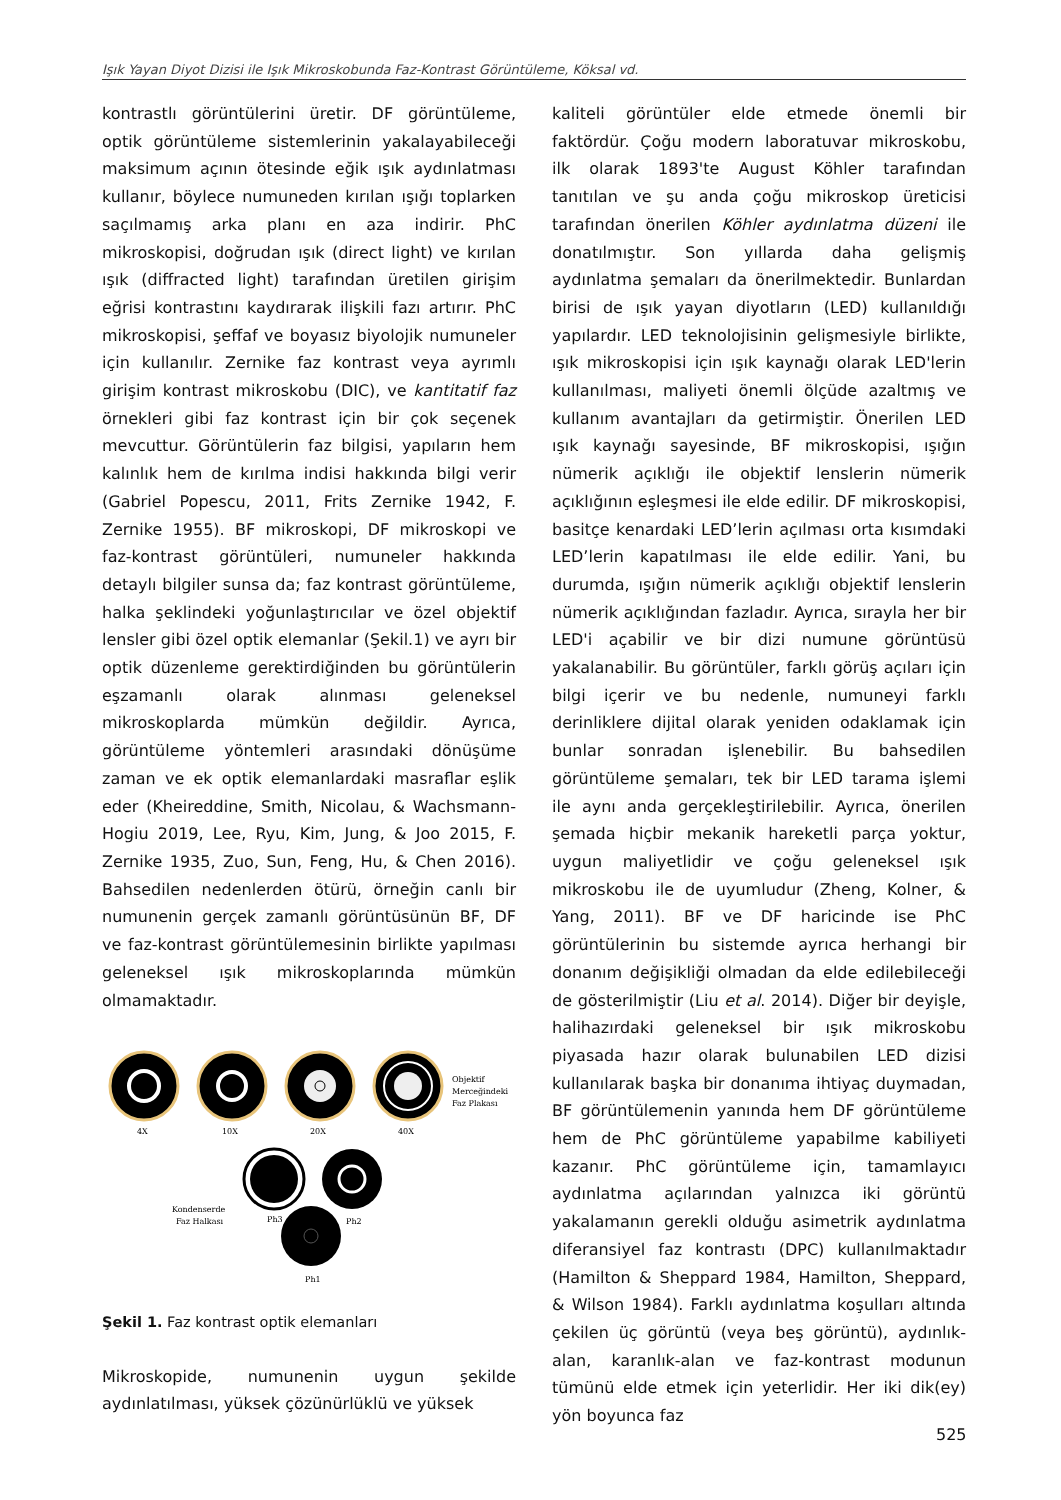Işık Yayan Diyot Dizisi ile Işık Mikroskobunda Faz-Kontrast Görüntüleme, Köksal vd.
kontrastlı görüntülerini üretir. DF görüntüleme, optik görüntüleme sistemlerinin yakalayabileceği maksimum açının ötesinde eğik ışık aydınlatması kullanır, böylece numuneden kırılan ışığı toplarken saçılmamış arka planı en aza indirir. PhC mikroskopisi, doğrudan ışık (direct light) ve kırılan ışık (diffracted light) tarafından üretilen girişim eğrisi kontrastını kaydırarak ilişkili fazı artırır. PhC mikroskopisi, şeffaf ve boyasız biyolojik numuneler için kullanılır. Zernike faz kontrast veya ayrımlı girişim kontrast mikroskobu (DIC), ve kantitatif faz örnekleri gibi faz kontrast için bir çok seçenek mevcuttur. Görüntülerin faz bilgisi, yapıların hem kalınlık hem de kırılma indisi hakkında bilgi verir (Gabriel Popescu, 2011, Frits Zernike 1942, F. Zernike 1955). BF mikroskopi, DF mikroskopi ve faz-kontrast görüntüleri, numuneler hakkında detaylı bilgiler sunsa da; faz kontrast görüntüleme, halka şeklindeki yoğunlaştırıcılar ve özel objektif lensler gibi özel optik elemanlar (Şekil.1) ve ayrı bir optik düzenleme gerektirdiğinden bu görüntülerin eşzamanlı olarak alınması geleneksel mikroskoplarda mümkün değildir. Ayrıca, görüntüleme yöntemleri arasındaki dönüşüme zaman ve ek optik elemanlardaki masraflar eşlik eder (Kheireddine, Smith, Nicolau, & Wachsmann-Hogiu 2019, Lee, Ryu, Kim, Jung, & Joo 2015, F. Zernike 1935, Zuo, Sun, Feng, Hu, & Chen 2016). Bahsedilen nedenlerden ötürü, örneğin canlı bir numunenin gerçek zamanlı görüntüsünün BF, DF ve faz-kontrast görüntülemesinin birlikte yapılması geleneksel ışık mikroskoplarında mümkün olmamaktadır.
4X
10X
20X
40X
Objektif
Merceğindeki
Faz Plakası
Kondenserde
Faz Halkası
Ph3
Ph2
Ph1
Şekil 1. Faz kontrast optik elemanları
Mikroskopide, numunenin uygun şekilde aydınlatılması, yüksek çözünürlüklü ve yüksek
kaliteli görüntüler elde etmede önemli bir faktördür. Çoğu modern laboratuvar mikroskobu, ilk olarak 1893'te August Köhler tarafından tanıtılan ve şu anda çoğu mikroskop üreticisi tarafından önerilen Köhler aydınlatma düzeni ile donatılmıştır. Son yıllarda daha gelişmiş aydınlatma şemaları da önerilmektedir. Bunlardan birisi de ışık yayan diyotların (LED) kullanıldığı yapılardır. LED teknolojisinin gelişmesiyle birlikte, ışık mikroskopisi için ışık kaynağı olarak LED'lerin kullanılması, maliyeti önemli ölçüde azaltmış ve kullanım avantajları da getirmiştir. Önerilen LED ışık kaynağı sayesinde, BF mikroskopisi, ışığın nümerik açıklığı ile objektif lenslerin nümerik açıklığının eşleşmesi ile elde edilir. DF mikroskopisi, basitçe kenardaki LED’lerin açılması orta kısımdaki LED’lerin kapatılması ile elde edilir. Yani, bu durumda, ışığın nümerik açıklığı objektif lenslerin nümerik açıklığından fazladır. Ayrıca, sırayla her bir LED'i açabilir ve bir dizi numune görüntüsü yakalanabilir. Bu görüntüler, farklı görüş açıları için bilgi içerir ve bu nedenle, numuneyi farklı derinliklere dijital olarak yeniden odaklamak için bunlar sonradan işlenebilir. Bu bahsedilen görüntüleme şemaları, tek bir LED tarama işlemi ile aynı anda gerçekleştirilebilir. Ayrıca, önerilen şemada hiçbir mekanik hareketli parça yoktur, uygun maliyetlidir ve çoğu geleneksel ışık mikroskobu ile de uyumludur (Zheng, Kolner, & Yang, 2011). BF ve DF haricinde ise PhC görüntülerinin bu sistemde ayrıca herhangi bir donanım değişikliği olmadan da elde edilebileceği de gösterilmiştir (Liu et al. 2014). Diğer bir deyişle, halihazırdaki geleneksel bir ışık mikroskobu piyasada hazır olarak bulunabilen LED dizisi kullanılarak başka bir donanıma ihtiyaç duymadan, BF görüntülemenin yanında hem DF görüntüleme hem de PhC görüntüleme yapabilme kabiliyeti kazanır. PhC görüntüleme için, tamamlayıcı aydınlatma açılarından yalnızca iki görüntü yakalamanın gerekli olduğu asimetrik aydınlatma diferansiyel faz kontrastı (DPC) kullanılmaktadır (Hamilton & Sheppard 1984, Hamilton, Sheppard, & Wilson 1984). Farklı aydınlatma koşulları altında çekilen üç görüntü (veya beş görüntü), aydınlık-alan, karanlık-alan ve faz-kontrast modunun tümünü elde etmek için yeterlidir. Her iki dik(ey) yön boyunca faz
525